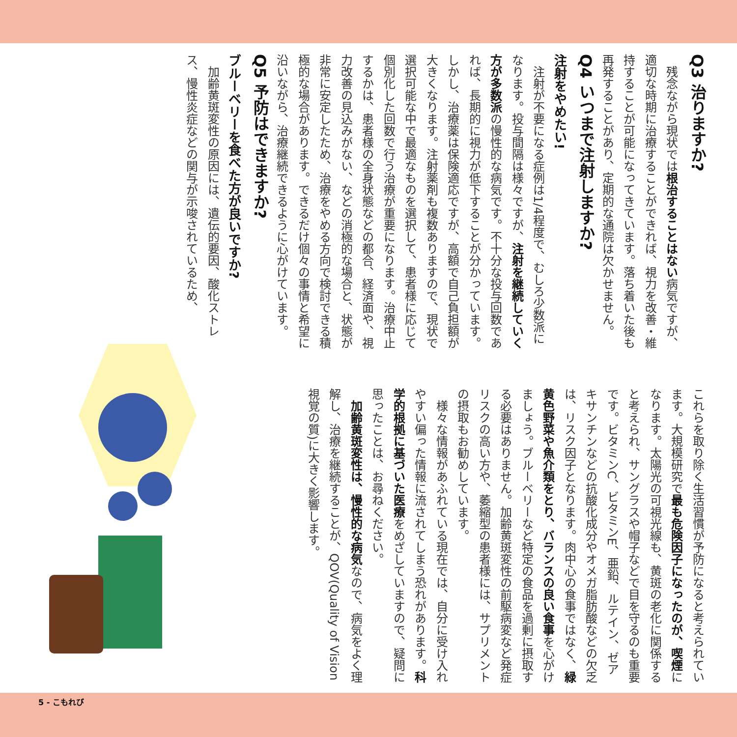Q3 治りますか?
残念ながら現状では根治することはない病気ですが、適切な時期に治療することができれば、視力を改善・維持することが可能になってきています。落ち着いた後も再発することがあり、定期的な通院は欠かせません。
Q4 いつまで注射しますか?
注射をやめたい!
注射が不要になる症例は1/4程度で、むしろ少数派になります。投与間隔は様々ですが、注射を継続していく方が多数派の慢性的な病気です。不十分な投与回数であれば、長期的に視力が低下することが分かっています。しかし、治療薬は保険適応ですが、高額で自己負担額が大きくなります。注射薬剤も複数ありますので、現状で選択可能な中で最適なものを選択して、患者様に応じて個別化した回数で行う治療が重要になります。治療中止するかは、患者様の全身状態などの都合、経済面や、視力改善の見込みがない、などの消極的な場合と、状態が非常に安定したため、治療をやめる方向で検討できる積極的な場合があります。できるだけ個々の事情と希望に沿いながら、治療継続できるように心がけています。
Q5 予防はできますか?
ブルーベリーを食べた方が良いですか?
加齢黄斑変性の原因には、遺伝的要因、酸化ストレス、慢性炎症などの関与が示唆されているため、
これらを取り除く生活習慣が予防になると考えられています。大規模研究で最も危険因子になったのが、喫煙になります。太陽光の可視光線も、黄斑の老化に関係すると考えられ、サングラスや帽子などで目を守るのも重要です。ビタミンC、ビタミンE、亜鉛、ルテイン、ゼアキサンチンなどの抗酸化成分やオメガ脂肪酸などの欠乏は、リスク因子となります。肉中心の食事ではなく、緑黄色野菜や魚介類をとり、バランスの良い食事を心がけましょう。ブルーベリーなど特定の食品を過剰に摂取する必要はありません。加齢黄斑変性の前駆病変など発症リスクの高い方や、萎縮型の患者様には、サプリメントの摂取もお勧めしています。
様々な情報があふれている現在では、自分に受け入れやすい偏った情報に流されてしまう恐れがあります。科学的根拠に基づいた医療をめざしていますので、疑問に思ったことは、お尋ねください。
加齢黄斑変性は、慢性的な病気なので、病気をよく理解し、治療を継続することが、QOV(Quality of Vision 視覚の質)に大きく影響します。
5 - こもれび